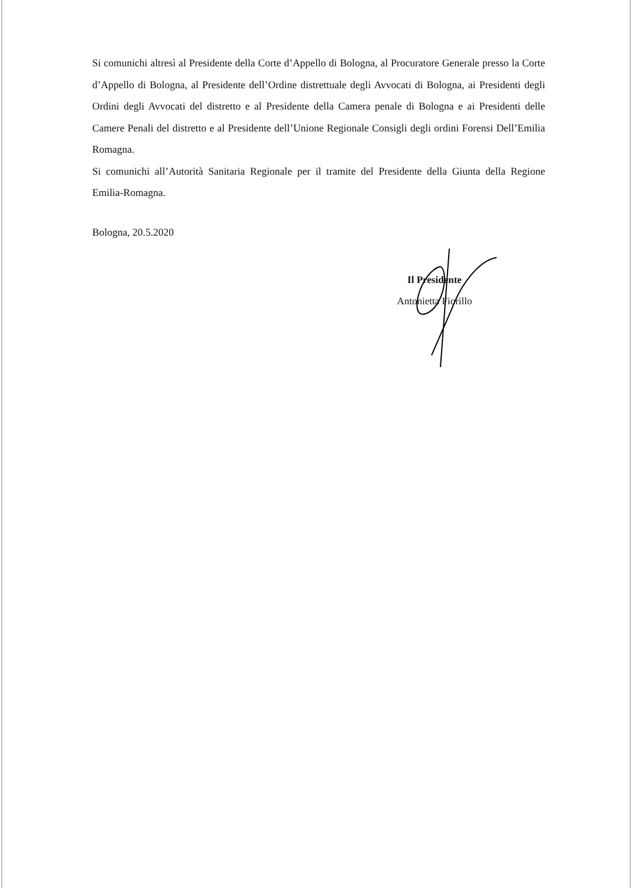Si comunichi altresì al Presidente della Corte d’Appello di Bologna, al Procuratore Generale presso la Corte d’Appello di Bologna, al Presidente dell’Ordine distrettuale degli Avvocati di Bologna, ai Presidenti degli Ordini degli Avvocati del distretto e al Presidente della Camera penale di Bologna e ai Presidenti delle Camere Penali del distretto e al Presidente dell’Unione Regionale Consigli degli ordini Forensi Dell’Emilia Romagna.
Si comunichi all’Autorità Sanitaria Regionale per il tramite del Presidente della Giunta della Regione Emilia-Romagna.
Bologna, 20.5.2020
Il Presidente
Antonietta Fiorillo